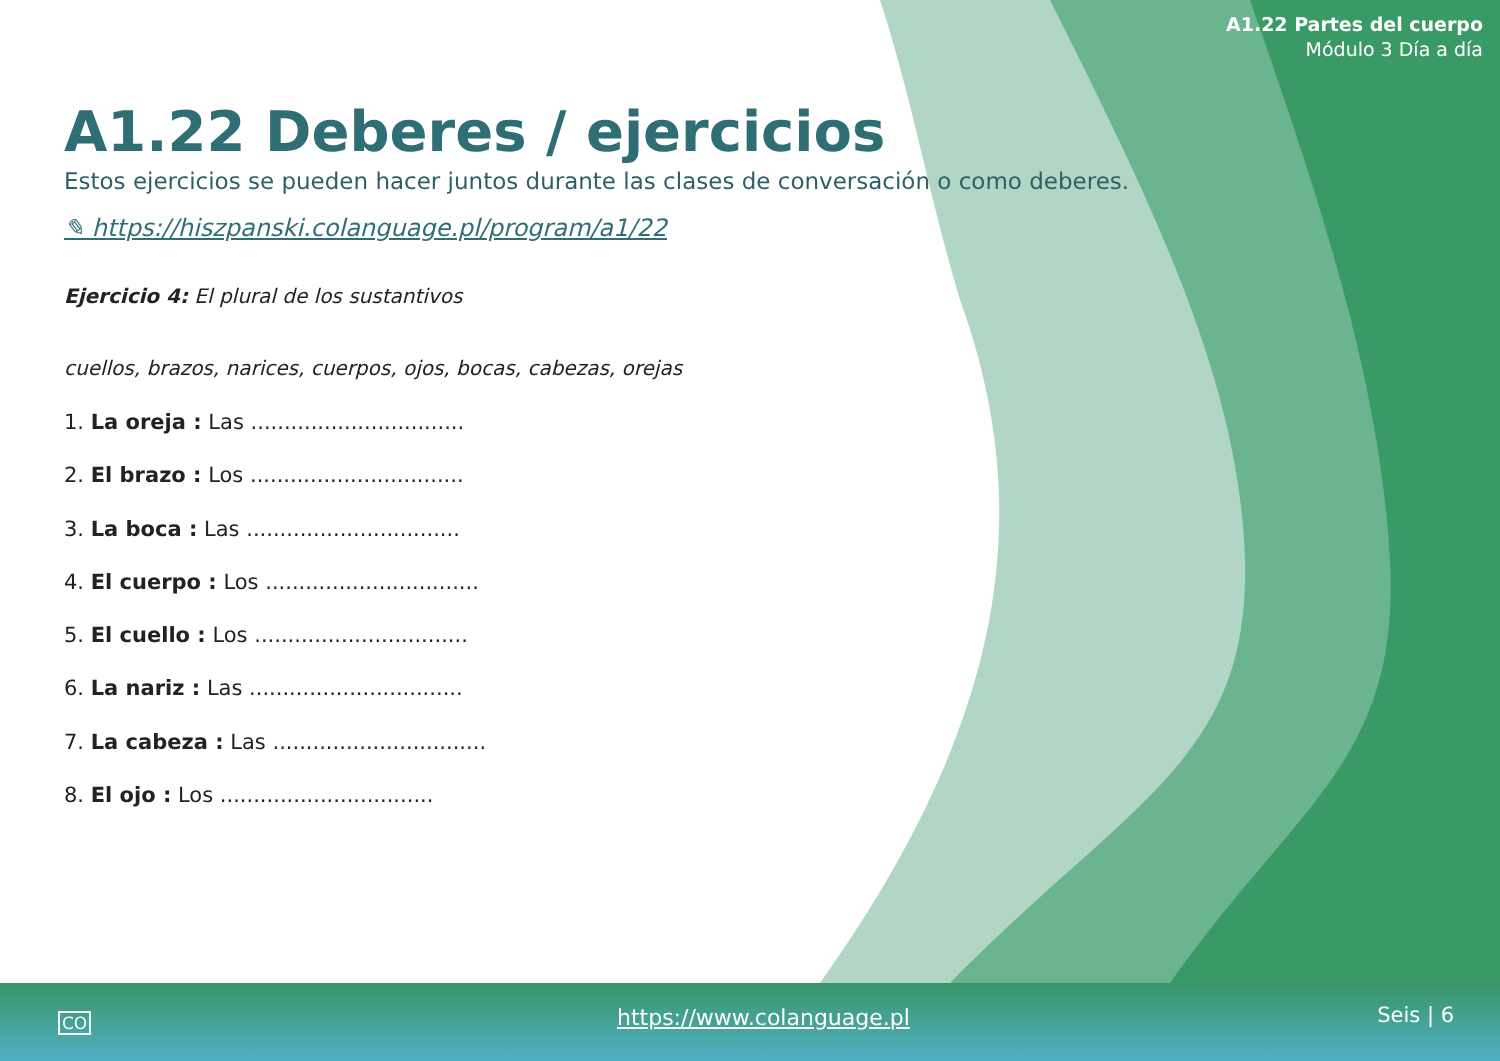A1.22 Partes del cuerpo
Módulo 3 Día a día
A1.22 Deberes / ejercicios
Estos ejercicios se pueden hacer juntos durante las clases de conversación o como deberes.
✎ https://hiszpanski.colanguage.pl/program/a1/22
Ejercicio 4: El plural de los sustantivos
cuellos, brazos, narices, cuerpos, ojos, bocas, cabezas, orejas
1. La oreja : Las ................................
2. El brazo : Los ................................
3. La boca : Las ................................
4. El cuerpo : Los ................................
5. El cuello : Los ................................
6. La nariz : Las ................................
7. La cabeza : Las ................................
8. El ojo : Los ................................
CO https://www.colanguage.pl Seis | 6